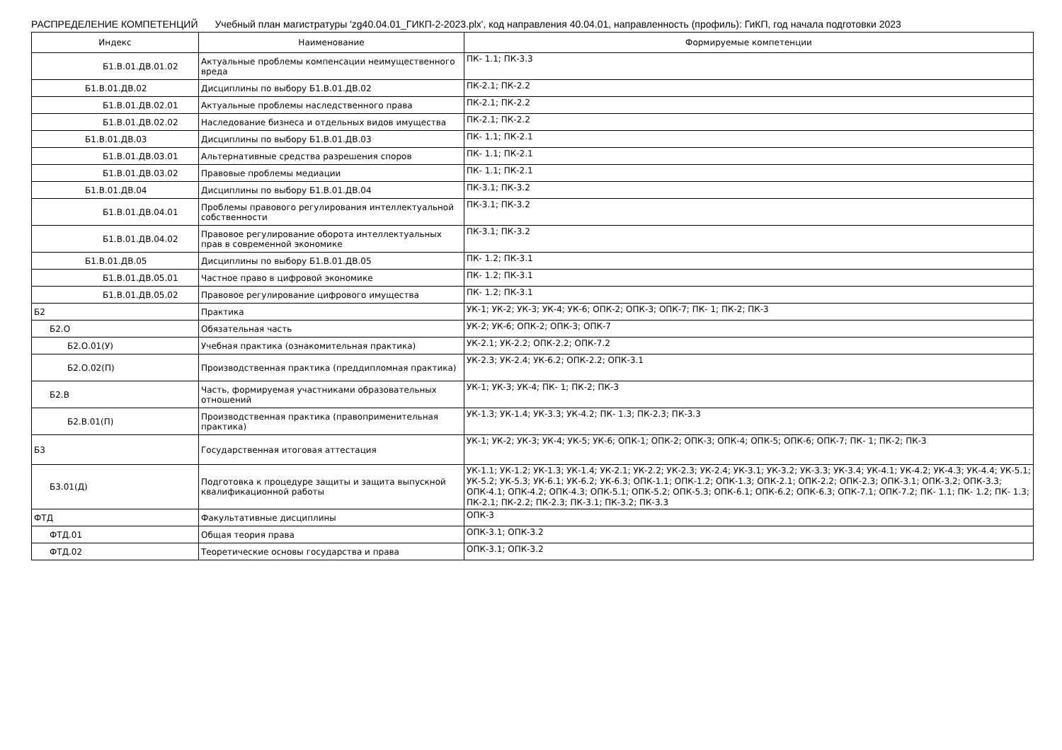РАСПРЕДЕЛЕНИЕ КОМПЕТЕНЦИЙ Учебный план магистратуры 'zg40.04.01_ГИКП-2-2023.plx', код направления 40.04.01, направленность (профиль): ГиКП, год начала подготовки 2023
| Индекс | Наименование | Формируемые компетенции |
| --- | --- | --- |
| Б1.В.01.ДВ.01.02 | Актуальные проблемы компенсации неимущественного вреда | ПК- 1.1; ПК-3.3 |
| Б1.В.01.ДВ.02 | Дисциплины по выбору Б1.В.01.ДВ.02 | ПК-2.1; ПК-2.2 |
| Б1.В.01.ДВ.02.01 | Актуальные проблемы наследственного права | ПК-2.1; ПК-2.2 |
| Б1.В.01.ДВ.02.02 | Наследование бизнеса и отдельных видов имущества | ПК-2.1; ПК-2.2 |
| Б1.В.01.ДВ.03 | Дисциплины по выбору Б1.В.01.ДВ.03 | ПК- 1.1; ПК-2.1 |
| Б1.В.01.ДВ.03.01 | Альтернативные средства разрешения споров | ПК- 1.1; ПК-2.1 |
| Б1.В.01.ДВ.03.02 | Правовые проблемы медиации | ПК- 1.1; ПК-2.1 |
| Б1.В.01.ДВ.04 | Дисциплины по выбору Б1.В.01.ДВ.04 | ПК-3.1; ПК-3.2 |
| Б1.В.01.ДВ.04.01 | Проблемы правового регулирования интеллектуальной собственности | ПК-3.1; ПК-3.2 |
| Б1.В.01.ДВ.04.02 | Правовое регулирование оборота интеллектуальных прав в современной экономике | ПК-3.1; ПК-3.2 |
| Б1.В.01.ДВ.05 | Дисциплины по выбору Б1.В.01.ДВ.05 | ПК- 1.2; ПК-3.1 |
| Б1.В.01.ДВ.05.01 | Частное право в цифровой экономике | ПК- 1.2; ПК-3.1 |
| Б1.В.01.ДВ.05.02 | Правовое регулирование цифрового имущества | ПК- 1.2; ПК-3.1 |
| Б2 | Практика | УК-1; УК-2; УК-3; УК-4; УК-6; ОПК-2; ОПК-3; ОПК-7; ПК- 1; ПК-2; ПК-3 |
| Б2.О | Обязательная часть | УК-2; УК-6; ОПК-2; ОПК-3; ОПК-7 |
| Б2.О.01(У) | Учебная практика (ознакомительная практика) | УК-2.1; УК-2.2; ОПК-2.2; ОПК-7.2 |
| Б2.О.02(П) | Производственная практика (преддипломная практика) | УК-2.3; УК-2.4; УК-6.2; ОПК-2.2; ОПК-3.1 |
| Б2.В | Часть, формируемая участниками образовательных отношений | УК-1; УК-3; УК-4; ПК- 1; ПК-2; ПК-3 |
| Б2.В.01(П) | Производственная практика (правоприменительная практика) | УК-1.3; УК-1.4; УК-3.3; УК-4.2; ПК- 1.3; ПК-2.3; ПК-3.3 |
| Б3 | Государственная итоговая аттестация | УК-1; УК-2; УК-3; УК-4; УК-5; УК-6; ОПК-1; ОПК-2; ОПК-3; ОПК-4; ОПК-5; ОПК-6; ОПК-7; ПК- 1; ПК-2; ПК-3 |
| Б3.01(Д) | Подготовка к процедуре защиты и защита выпускной квалификационной работы | УК-1.1; УК-1.2; УК-1.3; УК-1.4; УК-2.1; УК-2.2; УК-2.3; УК-2.4; УК-3.1; УК-3.2; УК-3.3; УК-3.4; УК-4.1; УК-4.2; УК-4.3; УК-4.4; УК-5.1; УК-5.2; УК-5.3; УК-6.1; УК-6.2; УК-6.3; ОПК-1.1; ОПК-1.2; ОПК-1.3; ОПК-2.1; ОПК-2.2; ОПК-2.3; ОПК-3.1; ОПК-3.2; ОПК-3.3; ОПК-4.1; ОПК-4.2; ОПК-4.3; ОПК-5.1; ОПК-5.2; ОПК-5.3; ОПК-6.1; ОПК-6.2; ОПК-6.3; ОПК-7.1; ОПК-7.2; ПК- 1.1; ПК- 1.2; ПК- 1.3; ПК-2.1; ПК-2.2; ПК-2.3; ПК-3.1; ПК-3.2; ПК-3.3 |
| ФТД | Факультативные дисциплины | ОПК-3 |
| ФТД.01 | Общая теория права | ОПК-3.1; ОПК-3.2 |
| ФТД.02 | Теоретические основы государства и права | ОПК-3.1; ОПК-3.2 |